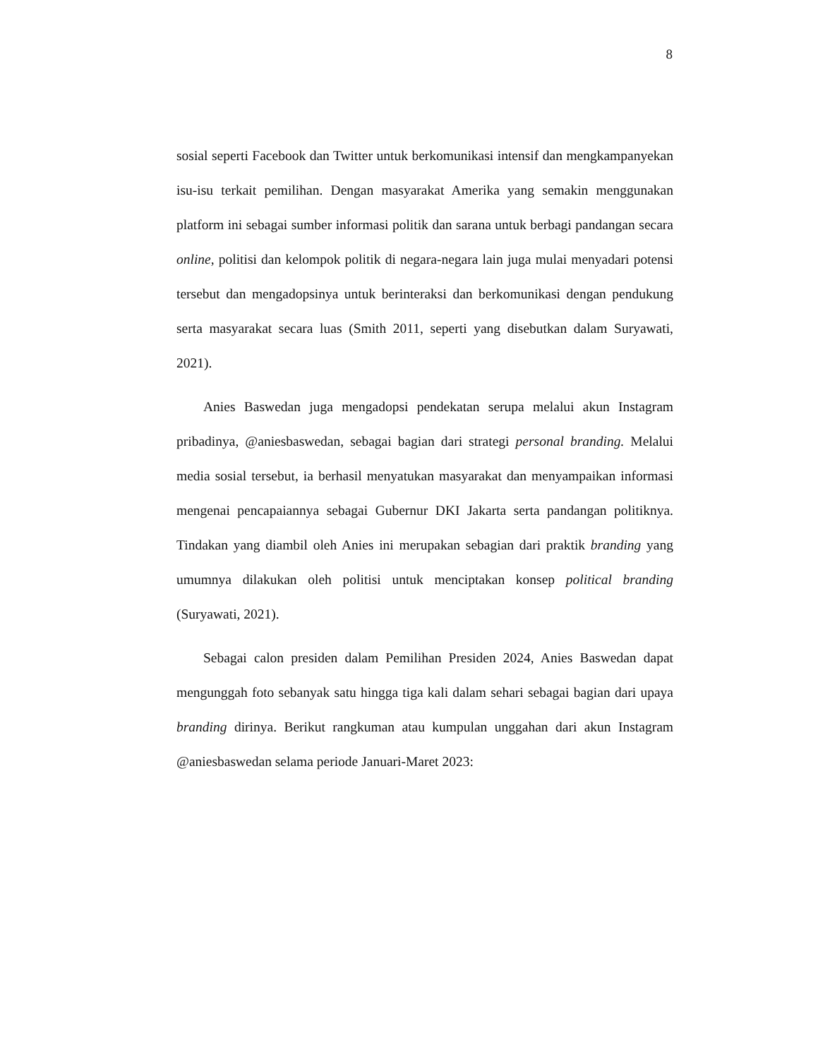8
sosial seperti Facebook dan Twitter untuk berkomunikasi intensif dan mengkampanyekan isu-isu terkait pemilihan. Dengan masyarakat Amerika yang semakin menggunakan platform ini sebagai sumber informasi politik dan sarana untuk berbagi pandangan secara online, politisi dan kelompok politik di negara-negara lain juga mulai menyadari potensi tersebut dan mengadopsinya untuk berinteraksi dan berkomunikasi dengan pendukung serta masyarakat secara luas (Smith 2011, seperti yang disebutkan dalam Suryawati, 2021).
Anies Baswedan juga mengadopsi pendekatan serupa melalui akun Instagram pribadinya, @aniesbaswedan, sebagai bagian dari strategi personal branding. Melalui media sosial tersebut, ia berhasil menyatukan masyarakat dan menyampaikan informasi mengenai pencapaiannya sebagai Gubernur DKI Jakarta serta pandangan politiknya. Tindakan yang diambil oleh Anies ini merupakan sebagian dari praktik branding yang umumnya dilakukan oleh politisi untuk menciptakan konsep political branding (Suryawati, 2021).
Sebagai calon presiden dalam Pemilihan Presiden 2024, Anies Baswedan dapat mengunggah foto sebanyak satu hingga tiga kali dalam sehari sebagai bagian dari upaya branding dirinya. Berikut rangkuman atau kumpulan unggahan dari akun Instagram @aniesbaswedan selama periode Januari-Maret 2023: